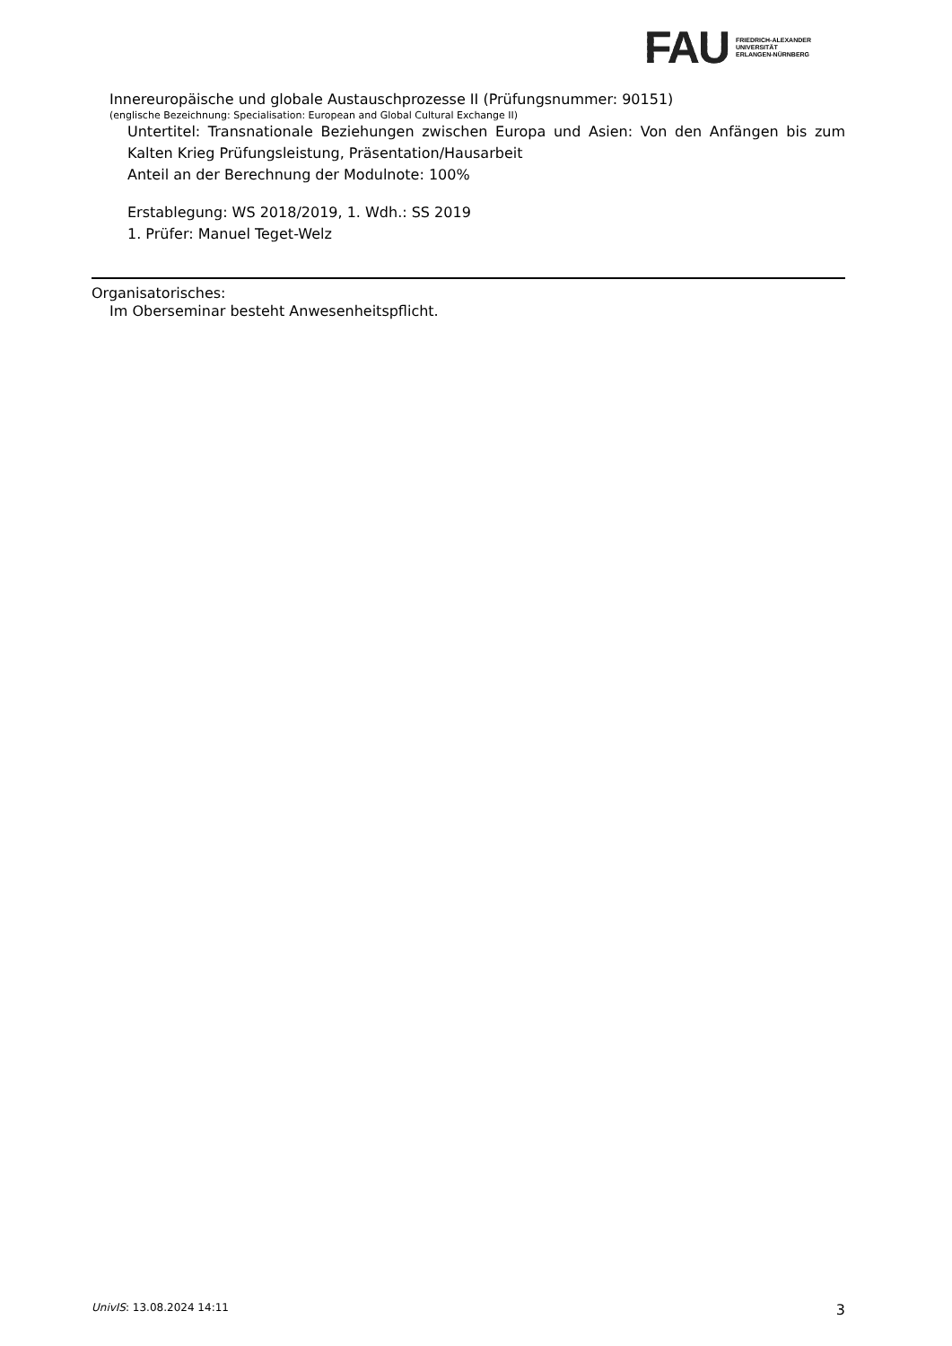FAU
FRIEDRICH-ALEXANDER
UNIVERSITÄT
ERLANGEN-NÜRNBERG
Innereuropäische und globale Austauschprozesse II (Prüfungsnummer: 90151)
(englische Bezeichnung: Specialisation: European and Global Cultural Exchange II)
Untertitel: Transnationale Beziehungen zwischen Europa und Asien: Von den Anfängen bis zum Kalten Krieg Prüfungsleistung, Präsentation/Hausarbeit
Anteil an der Berechnung der Modulnote: 100%
Erstablegung: WS 2018/2019, 1. Wdh.: SS 2019
1. Prüfer: Manuel Teget-Welz
Organisatorisches:
Im Oberseminar besteht Anwesenheitspflicht.
UnivIS: 13.08.2024 14:11 3